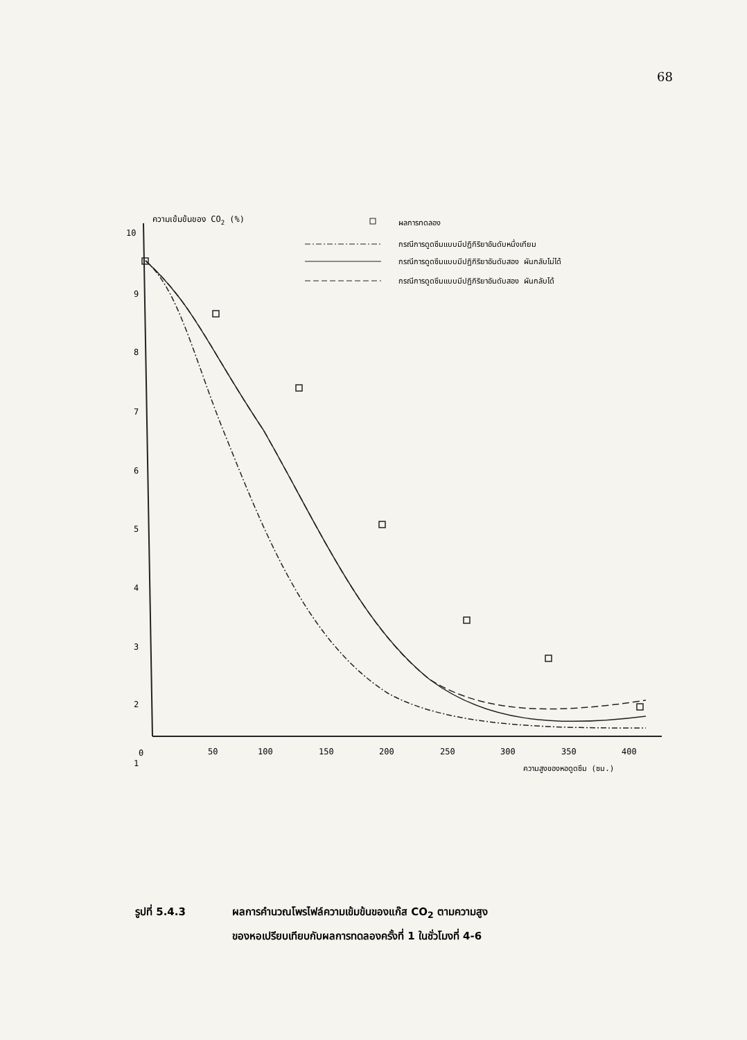68
ความเข้มข้นของ CO2 (%)
10
9
8
7
6
5
4
3
2
1
0
50
100
150
200
250
300
350
400
ความสูงของหอดูดซึม (ซม.)
ผลการทดลอง
กรณีการดูดซึมแบบมีปฏิกิริยาอันดับหนึ่งเทียม
กรณีการดูดซึมแบบมีปฏิกิริยาอันดับสอง ผันกลับไม่ได้
กรณีการดูดซึมแบบมีปฏิกิริยาอันดับสอง ผันกลับได้
รูปที่ 5.4.3 ผลการคำนวณโพรไฟล์ความเข้มข้นของแก๊ส CO<sub>2</sub> ตามความสูง
ของหอเปรียบเทียบกับผลการทดลองครั้งที่ 1 ในชั่วโมงที่ 4-6